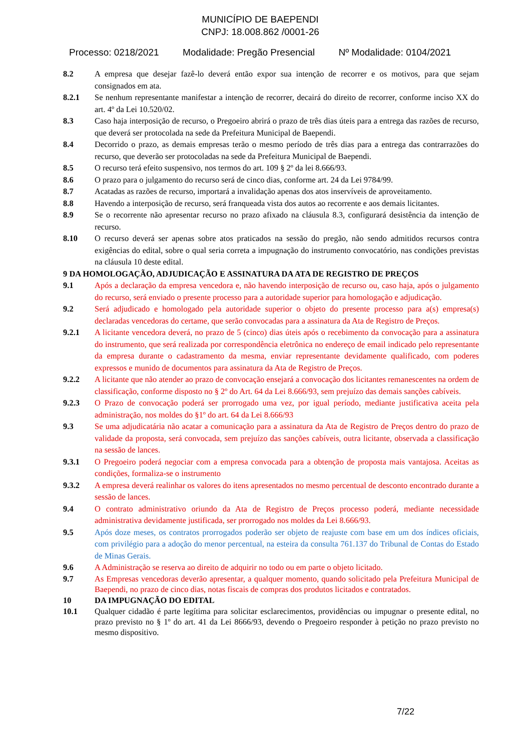MUNICÍPIO DE BAEPENDI
CNPJ: 18.008.862 /0001-26
Processo: 0218/2021 Modalidade: Pregão Presencial Nº Modalidade: 0104/2021
8.2 A empresa que desejar fazê-lo deverá então expor sua intenção de recorrer e os motivos, para que sejam consignados em ata.
8.2.1 Se nenhum representante manifestar a intenção de recorrer, decairá do direito de recorrer, conforme inciso XX do art. 4º da Lei 10.520/02.
8.3 Caso haja interposição de recurso, o Pregoeiro abrirá o prazo de três dias úteis para a entrega das razões de recurso, que deverá ser protocolada na sede da Prefeitura Municipal de Baependi.
8.4 Decorrido o prazo, as demais empresas terão o mesmo período de três dias para a entrega das contrarrazões do recurso, que deverão ser protocoladas na sede da Prefeitura Municipal de Baependi.
8.5 O recurso terá efeito suspensivo, nos termos do art. 109 § 2º da lei 8.666/93.
8.6 O prazo para o julgamento do recurso será de cinco dias, conforme art. 24 da Lei 9784/99.
8.7 Acatadas as razões de recurso, importará a invalidação apenas dos atos inservíveis de aproveitamento.
8.8 Havendo a interposição de recurso, será franqueada vista dos autos ao recorrente e aos demais licitantes.
8.9 Se o recorrente não apresentar recurso no prazo afixado na cláusula 8.3, configurará desistência da intenção de recurso.
8.10 O recurso deverá ser apenas sobre atos praticados na sessão do pregão, não sendo admitidos recursos contra exigências do edital, sobre o qual seria correta a impugnação do instrumento convocatório, nas condições previstas na cláusula 10 deste edital.
9 DA HOMOLOGAÇÃO, ADJUDICAÇÃO E ASSINATURA DA ATA DE REGISTRO DE PREÇOS
9.1 Após a declaração da empresa vencedora e, não havendo interposição de recurso ou, caso haja, após o julgamento do recurso, será enviado o presente processo para a autoridade superior para homologação e adjudicação.
9.2 Será adjudicado e homologado pela autoridade superior o objeto do presente processo para a(s) empresa(s) declaradas vencedoras do certame, que serão convocadas para a assinatura da Ata de Registro de Preços.
9.2.1 A licitante vencedora deverá, no prazo de 5 (cinco) dias úteis após o recebimento da convocação para a assinatura do instrumento, que será realizada por correspondência eletrônica no endereço de email indicado pelo representante da empresa durante o cadastramento da mesma, enviar representante devidamente qualificado, com poderes expressos e munido de documentos para assinatura da Ata de Registro de Preços.
9.2.2 A licitante que não atender ao prazo de convocação ensejará a convocação dos licitantes remanescentes na ordem de classificação, conforme disposto no § 2º do Art. 64 da Lei 8.666/93, sem prejuízo das demais sanções cabíveis.
9.2.3 O Prazo de convocação poderá ser prorrogado uma vez, por igual período, mediante justificativa aceita pela administração, nos moldes do §1º do art. 64 da Lei 8.666/93
9.3 Se uma adjudicatária não acatar a comunicação para a assinatura da Ata de Registro de Preços dentro do prazo de validade da proposta, será convocada, sem prejuízo das sanções cabíveis, outra licitante, observada a classificação na sessão de lances.
9.3.1 O Pregoeiro poderá negociar com a empresa convocada para a obtenção de proposta mais vantajosa. Aceitas as condições, formaliza-se o instrumento
9.3.2 A empresa deverá realinhar os valores do itens apresentados no mesmo percentual de desconto encontrado durante a sessão de lances.
9.4 O contrato administrativo oriundo da Ata de Registro de Preços processo poderá, mediante necessidade administrativa devidamente justificada, ser prorrogado nos moldes da Lei 8.666/93.
9.5 Após doze meses, os contratos prorrogados poderão ser objeto de reajuste com base em um dos índices oficiais, com privilégio para a adoção do menor percentual, na esteira da consulta 761.137 do Tribunal de Contas do Estado de Minas Gerais.
9.6 A Administração se reserva ao direito de adquirir no todo ou em parte o objeto licitado.
9.7 As Empresas vencedoras deverão apresentar, a qualquer momento, quando solicitado pela Prefeitura Municipal de Baependi, no prazo de cinco dias, notas fiscais de compras dos produtos licitados e contratados.
10 DA IMPUGNAÇÃO DO EDITAL
10.1 Qualquer cidadão é parte legítima para solicitar esclarecimentos, providências ou impugnar o presente edital, no prazo previsto no § 1º do art. 41 da Lei 8666/93, devendo o Pregoeiro responder à petição no prazo previsto no mesmo dispositivo.
7/22